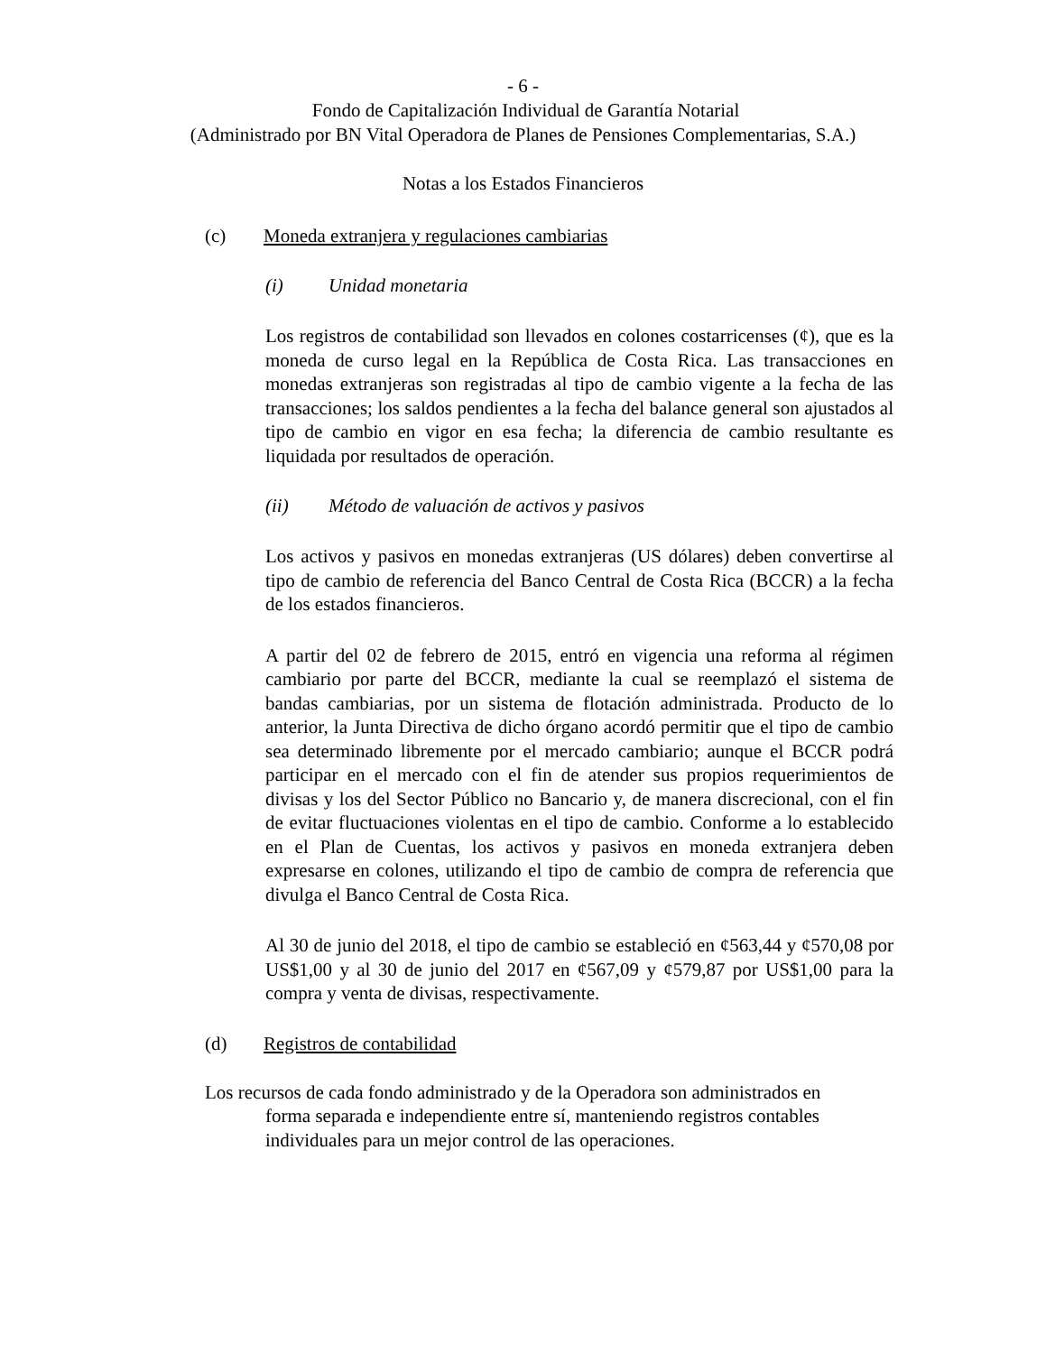- 6 -
Fondo de Capitalización Individual de Garantía Notarial
(Administrado por BN Vital Operadora de Planes de Pensiones Complementarias, S.A.)
Notas a los Estados Financieros
(c) Moneda extranjera y regulaciones cambiarias
(i) Unidad monetaria
Los registros de contabilidad son llevados en colones costarricenses (¢), que es la moneda de curso legal en la República de Costa Rica. Las transacciones en monedas extranjeras son registradas al tipo de cambio vigente a la fecha de las transacciones; los saldos pendientes a la fecha del balance general son ajustados al tipo de cambio en vigor en esa fecha; la diferencia de cambio resultante es liquidada por resultados de operación.
(ii) Método de valuación de activos y pasivos
Los activos y pasivos en monedas extranjeras (US dólares) deben convertirse al tipo de cambio de referencia del Banco Central de Costa Rica (BCCR) a la fecha de los estados financieros.
A partir del 02 de febrero de 2015, entró en vigencia una reforma al régimen cambiario por parte del BCCR, mediante la cual se reemplazó el sistema de bandas cambiarias, por un sistema de flotación administrada. Producto de lo anterior, la Junta Directiva de dicho órgano acordó permitir que el tipo de cambio sea determinado libremente por el mercado cambiario; aunque el BCCR podrá participar en el mercado con el fin de atender sus propios requerimientos de divisas y los del Sector Público no Bancario y, de manera discrecional, con el fin de evitar fluctuaciones violentas en el tipo de cambio. Conforme a lo establecido en el Plan de Cuentas, los activos y pasivos en moneda extranjera deben expresarse en colones, utilizando el tipo de cambio de compra de referencia que divulga el Banco Central de Costa Rica.
Al 30 de junio del 2018, el tipo de cambio se estableció en ¢563,44 y ¢570,08 por US$1,00 y al 30 de junio del 2017 en ¢567,09 y ¢579,87 por US$1,00 para la compra y venta de divisas, respectivamente.
(d) Registros de contabilidad
Los recursos de cada fondo administrado y de la Operadora son administrados en
forma separada e independiente entre sí, manteniendo registros contables
individuales para un mejor control de las operaciones.